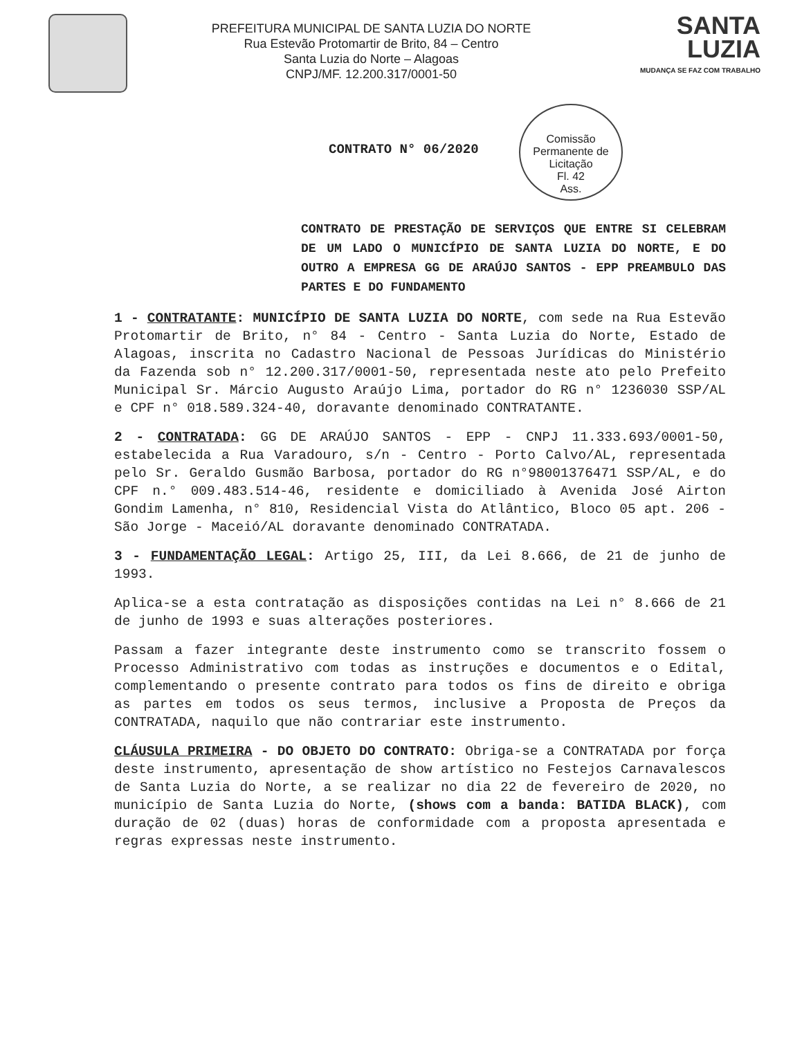PREFEITURA MUNICIPAL DE SANTA LUZIA DO NORTE
Rua Estevão Protomartir de Brito, 84 – Centro
Santa Luzia do Norte – Alagoas
CNPJ/MF. 12.200.317/0001-50
SANTA
LUZIA
MUDANÇA SE FAZ COM TRABALHO
Comissão Permanente de Licitação
Fl. 42
Ass.
CONTRATO N° 06/2020
CONTRATO DE PRESTAÇÃO DE SERVIÇOS QUE ENTRE SI CELEBRAM DE UM LADO O MUNICÍPIO DE SANTA LUZIA DO NORTE, E DO OUTRO A EMPRESA GG DE ARAÚJO SANTOS - EPP PREAMBULO DAS PARTES E DO FUNDAMENTO
1 - CONTRATANTE: MUNICÍPIO DE SANTA LUZIA DO NORTE, com sede na Rua Estevão Protomartir de Brito, n° 84 - Centro - Santa Luzia do Norte, Estado de Alagoas, inscrita no Cadastro Nacional de Pessoas Jurídicas do Ministério da Fazenda sob n° 12.200.317/0001-50, representada neste ato pelo Prefeito Municipal Sr. Márcio Augusto Araújo Lima, portador do RG n° 1236030 SSP/AL e CPF n° 018.589.324-40, doravante denominado CONTRATANTE.
2 - CONTRATADA: GG DE ARAÚJO SANTOS - EPP - CNPJ 11.333.693/0001-50, estabelecida a Rua Varadouro, s/n - Centro - Porto Calvo/AL, representada pelo Sr. Geraldo Gusmão Barbosa, portador do RG n°98001376471 SSP/AL, e do CPF n.° 009.483.514-46, residente e domiciliado à Avenida José Airton Gondim Lamenha, n° 810, Residencial Vista do Atlântico, Bloco 05 apt. 206 - São Jorge - Maceió/AL doravante denominado CONTRATADA.
3 - FUNDAMENTAÇÃO LEGAL: Artigo 25, III, da Lei 8.666, de 21 de junho de 1993.
Aplica-se a esta contratação as disposições contidas na Lei n° 8.666 de 21 de junho de 1993 e suas alterações posteriores.
Passam a fazer integrante deste instrumento como se transcrito fossem o Processo Administrativo com todas as instruções e documentos e o Edital, complementando o presente contrato para todos os fins de direito e obriga as partes em todos os seus termos, inclusive a Proposta de Preços da CONTRATADA, naquilo que não contrariar este instrumento.
CLÁUSULA PRIMEIRA - DO OBJETO DO CONTRATO: Obriga-se a CONTRATADA por força deste instrumento, apresentação de show artístico no Festejos Carnavalescos de Santa Luzia do Norte, a se realizar no dia 22 de fevereiro de 2020, no município de Santa Luzia do Norte, (shows com a banda: BATIDA BLACK), com duração de 02 (duas) horas de conformidade com a proposta apresentada e regras expressas neste instrumento.